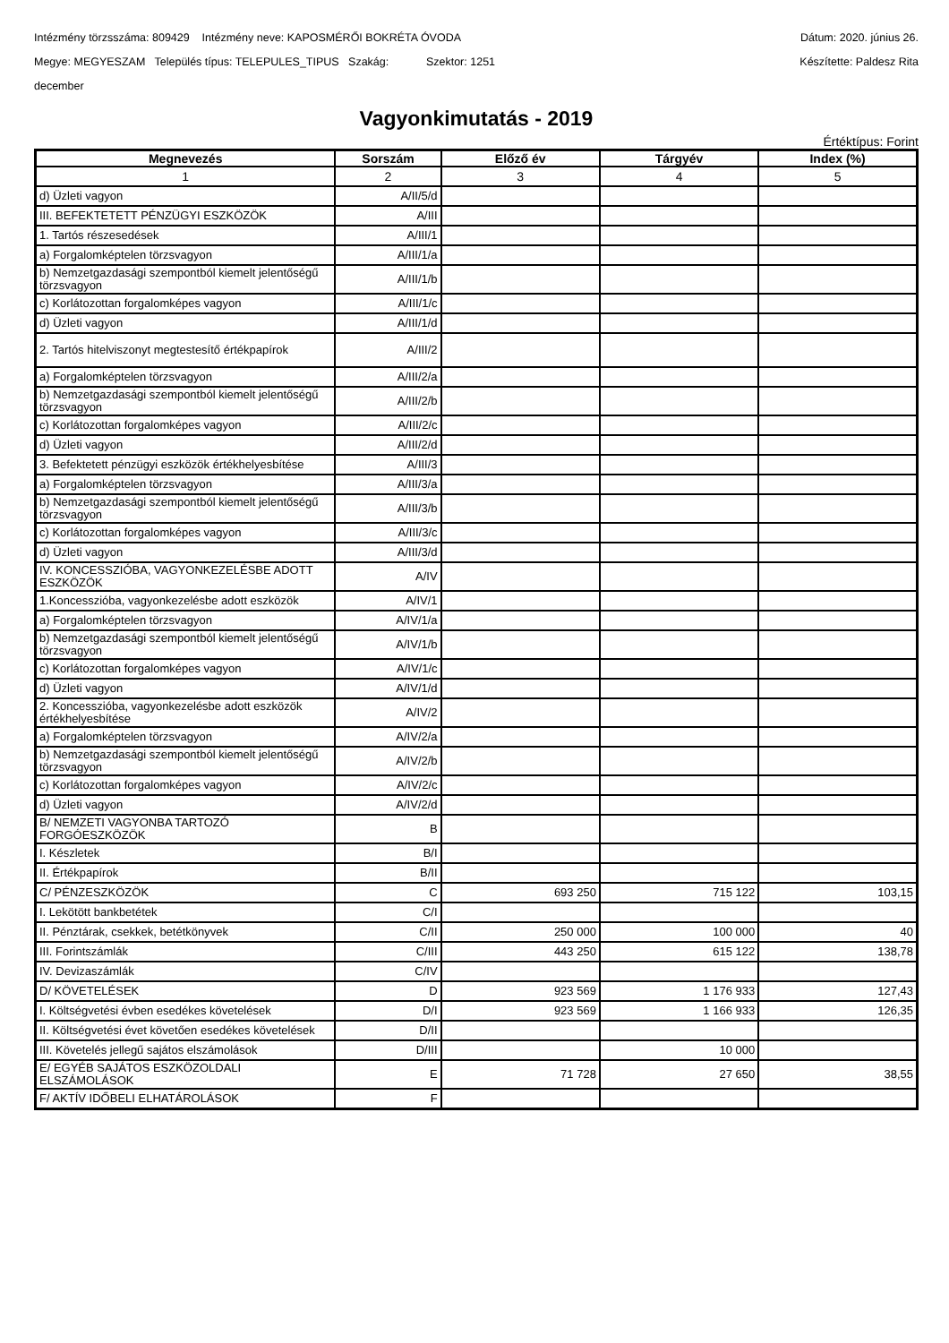Intézmény törzsszáma: 809429 Intézmény neve: KAPOSMÉRŐI BOKRÉTA ÓVODA Dátum: 2020. június 26.
Megye: MEGYESZAM Település típus: TELEPULES_TIPUS Szakág: Szektor: 1251 Készítette: Paldesz Rita
december
Vagyonkimutatás - 2019
Értéktípus: Forint
| Megnevezés | Sorszám | Előző év | Tárgyév | Index (%) |
| --- | --- | --- | --- | --- |
| 1 | 2 | 3 | 4 | 5 |
| d) Üzleti vagyon | A/II/5/d | | | |
| III. BEFEKTETETT PÉNZÜGYI ESZKÖZÖK | A/III | | | |
| 1. Tartós részesedések | A/III/1 | | | |
| a) Forgalomképtelen törzsvagyon | A/III/1/a | | | |
| b) Nemzetgazdasági szempontból kiemelt jelentőségű törzsvagyon | A/III/1/b | | | |
| c) Korlátozottan forgalomképes vagyon | A/III/1/c | | | |
| d) Üzleti vagyon | A/III/1/d | | | |
| 2. Tartós hitelviszonyt megtestesítő értékpapírok | A/III/2 | | | |
| a) Forgalomképtelen törzsvagyon | A/III/2/a | | | |
| b) Nemzetgazdasági szempontból kiemelt jelentőségű törzsvagyon | A/III/2/b | | | |
| c) Korlátozottan forgalomképes vagyon | A/III/2/c | | | |
| d) Üzleti vagyon | A/III/2/d | | | |
| 3. Befektetett pénzügyi eszközök értékhelyesbítése | A/III/3 | | | |
| a) Forgalomképtelen törzsvagyon | A/III/3/a | | | |
| b) Nemzetgazdasági szempontból kiemelt jelentőségű törzsvagyon | A/III/3/b | | | |
| c) Korlátozottan forgalomképes vagyon | A/III/3/c | | | |
| d) Üzleti vagyon | A/III/3/d | | | |
| IV. KONCESSZIÓBA, VAGYONKEZELÉSBE ADOTT ESZKÖZÖK | A/IV | | | |
| 1.Koncesszióba, vagyonkezelésbe adott eszközök | A/IV/1 | | | |
| a) Forgalomképtelen törzsvagyon | A/IV/1/a | | | |
| b) Nemzetgazdasági szempontból kiemelt jelentőségű törzsvagyon | A/IV/1/b | | | |
| c) Korlátozottan forgalomképes vagyon | A/IV/1/c | | | |
| d) Üzleti vagyon | A/IV/1/d | | | |
| 2. Koncesszióba, vagyonkezelésbe adott eszközök értékhelyesbítése | A/IV/2 | | | |
| a) Forgalomképtelen törzsvagyon | A/IV/2/a | | | |
| b) Nemzetgazdasági szempontból kiemelt jelentőségű törzsvagyon | A/IV/2/b | | | |
| c) Korlátozottan forgalomképes vagyon | A/IV/2/c | | | |
| d) Üzleti vagyon | A/IV/2/d | | | |
| B/ NEMZETI VAGYONBA TARTOZÓ FORGÓESZKÖZÖK | B | | | |
| I. Készletek | B/I | | | |
| II. Értékpapírok | B/II | | | |
| C/ PÉNZESZKÖZÖK | C | 693 250 | 715 122 | 103,15 |
| I. Lekötött bankbetétek | C/I | | | |
| II. Pénztárak, csekkek, betétkönyvek | C/II | 250 000 | 100 000 | 40 |
| III. Forintszámlák | C/III | 443 250 | 615 122 | 138,78 |
| IV. Devizaszámlák | C/IV | | | |
| D/ KÖVETELÉSEK | D | 923 569 | 1 176 933 | 127,43 |
| I. Költségvetési évben esedékes követelések | D/I | 923 569 | 1 166 933 | 126,35 |
| II. Költségvetési évet követően esedékes követelések | D/II | | | |
| III. Követelés jellegű sajátos elszámolások | D/III | | 10 000 | |
| E/ EGYÉB SAJÁTOS ESZKÖZOLDALI ELSZÁMOLÁSOK | E | 71 728 | 27 650 | 38,55 |
| F/ AKTÍV IDŐBELI ELHATÁROLÁSOK | F | | | |